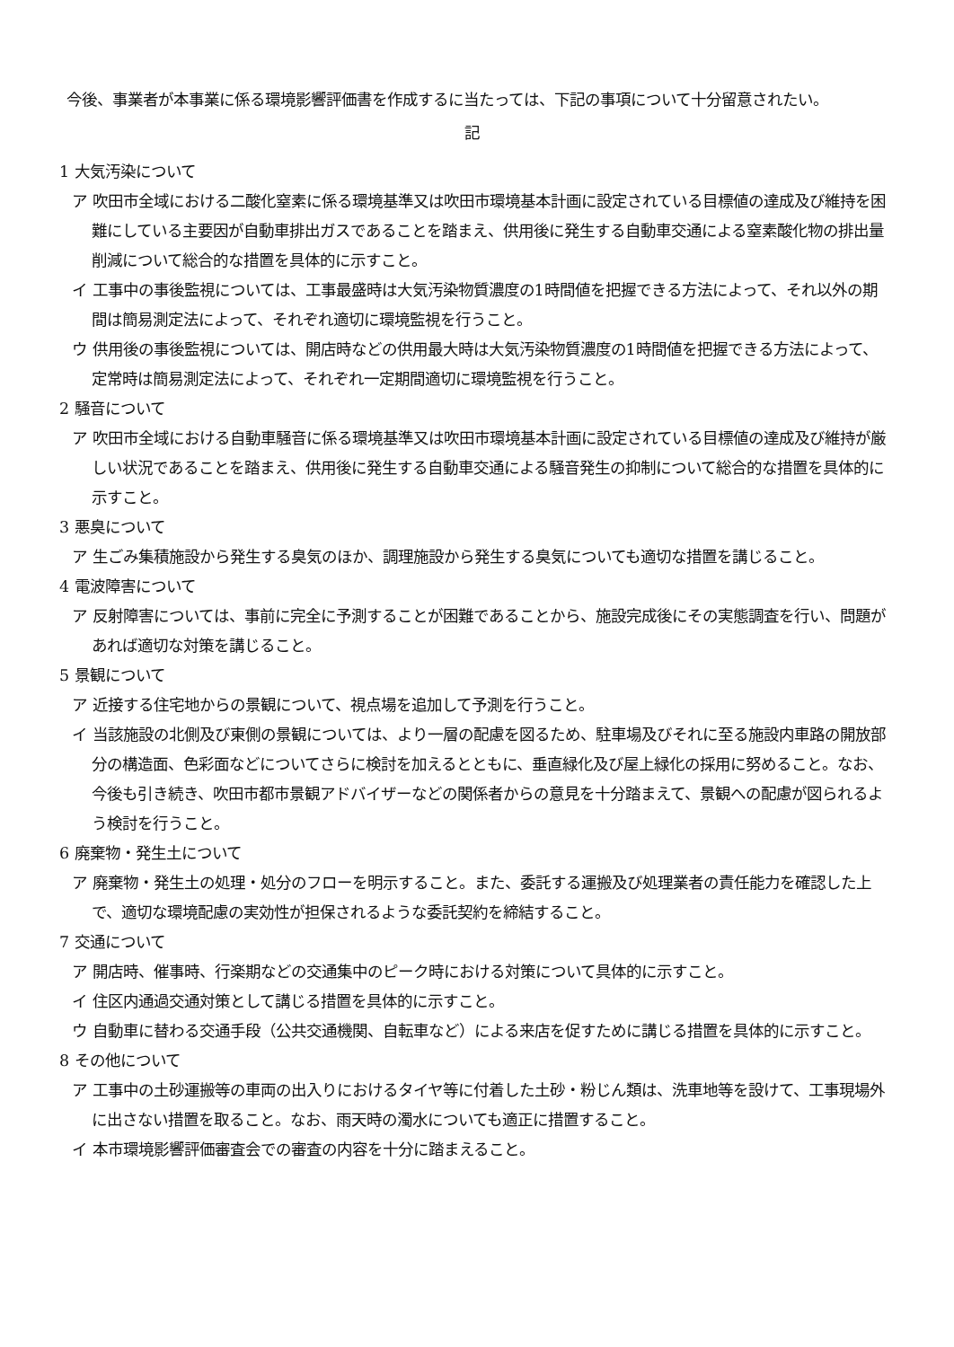今後、事業者が本事業に係る環境影響評価書を作成するに当たっては、下記の事項について十分留意されたい。
記
1 大気汚染について
ア 吹田市全域における二酸化窒素に係る環境基準又は吹田市環境基本計画に設定されている目標値の達成及び維持を困難にしている主要因が自動車排出ガスであることを踏まえ、供用後に発生する自動車交通による窒素酸化物の排出量削減について総合的な措置を具体的に示すこと。
イ 工事中の事後監視については、工事最盛時は大気汚染物質濃度の1時間値を把握できる方法によって、それ以外の期間は簡易測定法によって、それぞれ適切に環境監視を行うこと。
ウ 供用後の事後監視については、開店時などの供用最大時は大気汚染物質濃度の1時間値を把握できる方法によって、定常時は簡易測定法によって、それぞれ一定期間適切に環境監視を行うこと。
2 騒音について
ア 吹田市全域における自動車騒音に係る環境基準又は吹田市環境基本計画に設定されている目標値の達成及び維持が厳しい状況であることを踏まえ、供用後に発生する自動車交通による騒音発生の抑制について総合的な措置を具体的に示すこと。
3 悪臭について
ア 生ごみ集積施設から発生する臭気のほか、調理施設から発生する臭気についても適切な措置を講じること。
4 電波障害について
ア 反射障害については、事前に完全に予測することが困難であることから、施設完成後にその実態調査を行い、問題があれば適切な対策を講じること。
5 景観について
ア 近接する住宅地からの景観について、視点場を追加して予測を行うこと。
イ 当該施設の北側及び東側の景観については、より一層の配慮を図るため、駐車場及びそれに至る施設内車路の開放部分の構造面、色彩面などについてさらに検討を加えるとともに、垂直緑化及び屋上緑化の採用に努めること。なお、今後も引き続き、吹田市都市景観アドバイザーなどの関係者からの意見を十分踏まえて、景観への配慮が図られるよう検討を行うこと。
6 廃棄物・発生土について
ア 廃棄物・発生土の処理・処分のフローを明示すること。また、委託する運搬及び処理業者の責任能力を確認した上で、適切な環境配慮の実効性が担保されるような委託契約を締結すること。
7 交通について
ア 開店時、催事時、行楽期などの交通集中のピーク時における対策について具体的に示すこと。
イ 住区内通過交通対策として講じる措置を具体的に示すこと。
ウ 自動車に替わる交通手段（公共交通機関、自転車など）による来店を促すために講じる措置を具体的に示すこと。
8 その他について
ア 工事中の土砂運搬等の車両の出入りにおけるタイヤ等に付着した土砂・粉じん類は、洗車地等を設けて、工事現場外に出さない措置を取ること。なお、雨天時の濁水についても適正に措置すること。
イ 本市環境影響評価審査会での審査の内容を十分に踏まえること。